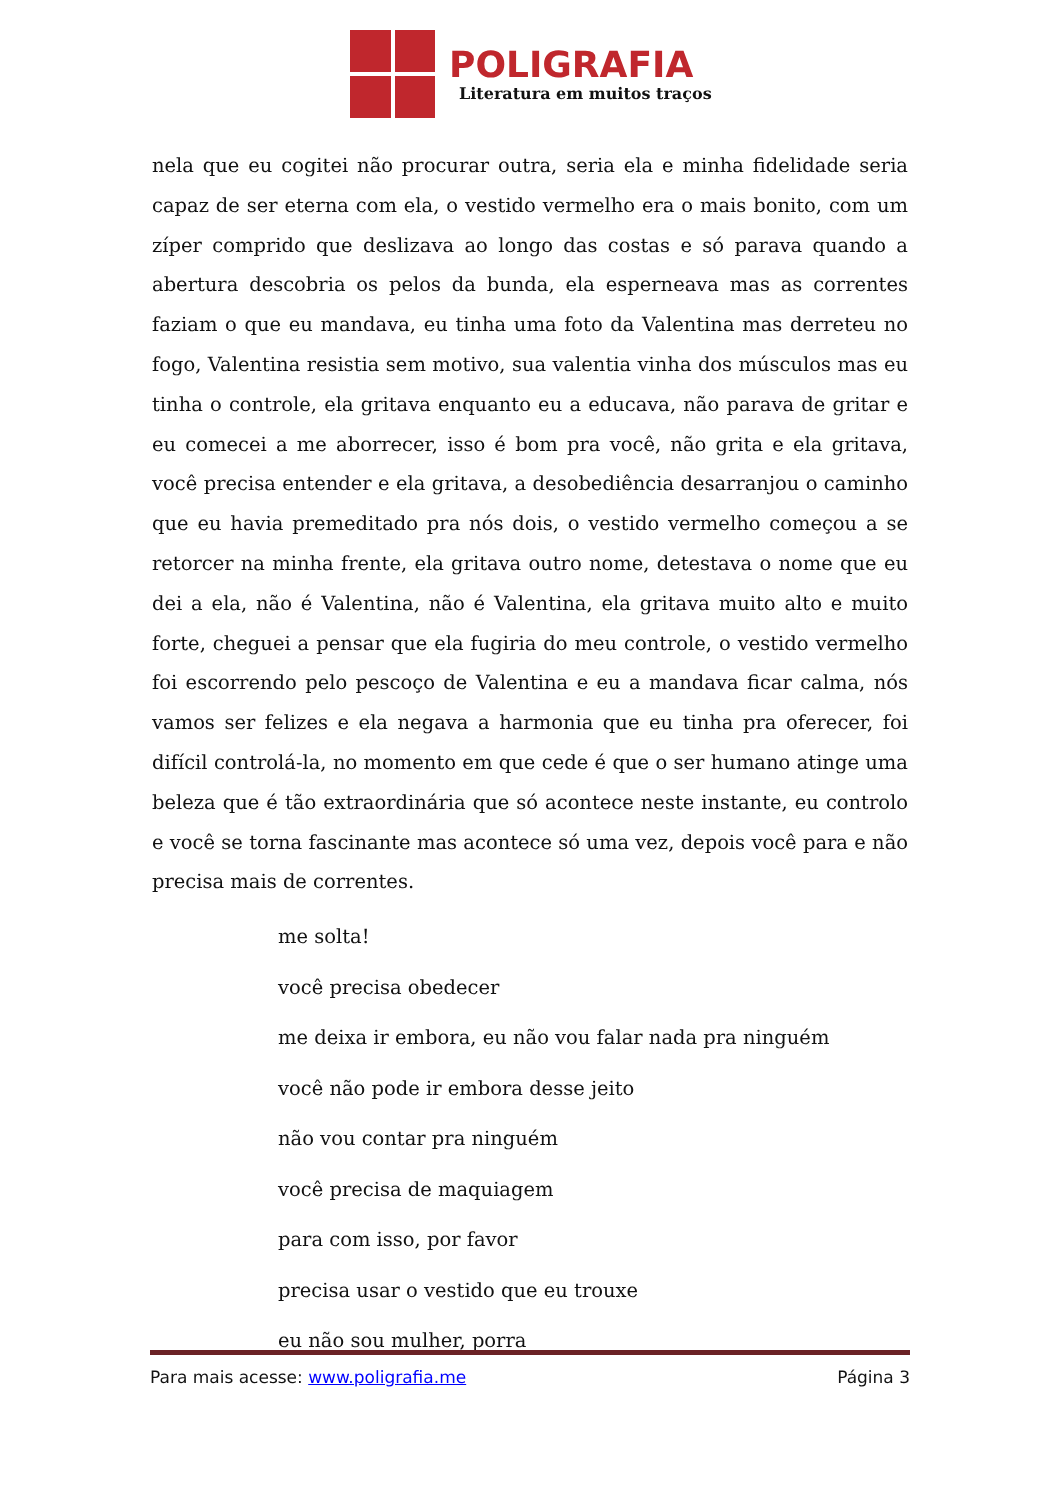POLIGRAFIA
Literatura em muitos traços
nela que eu cogitei não procurar outra, seria ela e minha fidelidade seria capaz de ser eterna com ela, o vestido vermelho era o mais bonito, com um zíper comprido que deslizava ao longo das costas e só parava quando a abertura descobria os pelos da bunda, ela esperneava mas as correntes faziam o que eu mandava, eu tinha uma foto da Valentina mas derreteu no fogo, Valentina resistia sem motivo, sua valentia vinha dos músculos mas eu tinha o controle, ela gritava enquanto eu a educava, não parava de gritar e eu comecei a me aborrecer, isso é bom pra você, não grita e ela gritava, você precisa entender e ela gritava, a desobediência desarranjou o caminho que eu havia premeditado pra nós dois, o vestido vermelho começou a se retorcer na minha frente, ela gritava outro nome, detestava o nome que eu dei a ela, não é Valentina, não é Valentina, ela gritava muito alto e muito forte, cheguei a pensar que ela fugiria do meu controle, o vestido vermelho foi escorrendo pelo pescoço de Valentina e eu a mandava ficar calma, nós vamos ser felizes e ela negava a harmonia que eu tinha pra oferecer, foi difícil controlá-la, no momento em que cede é que o ser humano atinge uma beleza que é tão extraordinária que só acontece neste instante, eu controlo e você se torna fascinante mas acontece só uma vez, depois você para e não precisa mais de correntes.
me solta!
você precisa obedecer
me deixa ir embora, eu não vou falar nada pra ninguém
você não pode ir embora desse jeito
não vou contar pra ninguém
você precisa de maquiagem
para com isso, por favor
precisa usar o vestido que eu trouxe
eu não sou mulher, porra
Para mais acesse: www.poligrafia.me Página 3